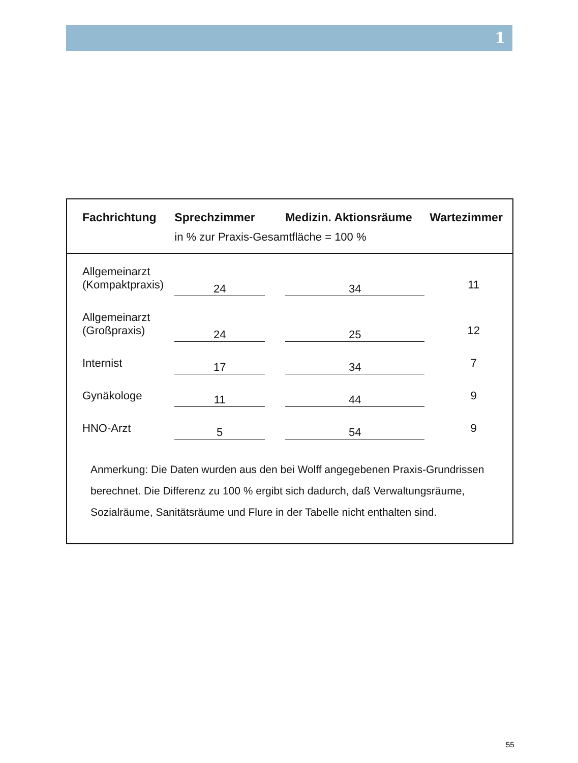1
| Fachrichtung | Sprechzimmer | | Medizin. Aktionsräume | Wartezimmer |
| --- | --- | --- | --- | --- |
| | in % zur Praxis-Gesamtfläche = 100 % | | | |
| Allgemeinarzt (Kompaktpraxis) | 24 | | 34 | 11 |
| Allgemeinarzt (Großpraxis) | 24 | | 25 | 12 |
| Internist | 17 | | 34 | 7 |
| Gynäkologe | 11 | | 44 | 9 |
| HNO-Arzt | 5 | | 54 | 9 |
Anmerkung: Die Daten wurden aus den bei Wolff angegebenen Praxis-Grundrissen berechnet. Die Differenz zu 100 % ergibt sich dadurch, daß Verwaltungsräume, Sozialräume, Sanitätsräume und Flure in der Tabelle nicht enthalten sind.
55